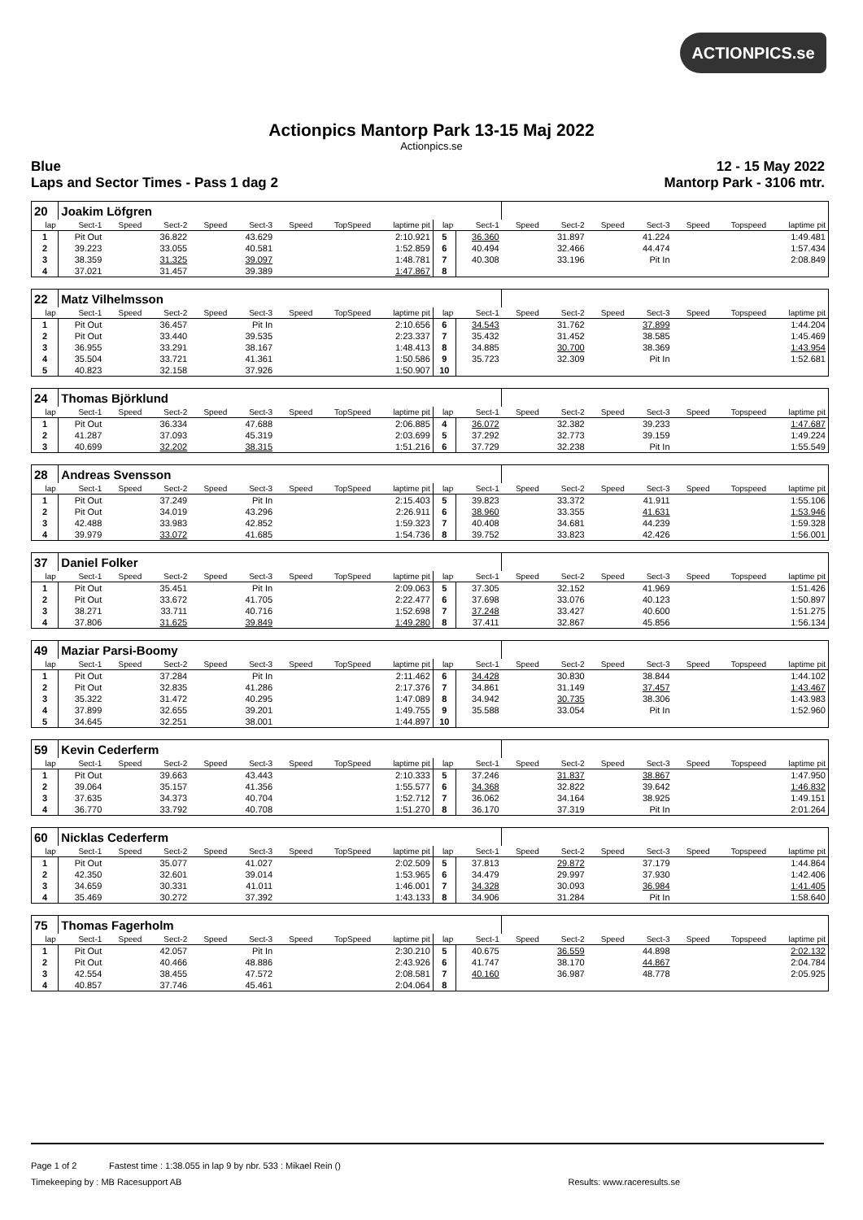ACTIONPICS.se
Actionpics Mantorp Park 13-15 Maj 2022
Actionpics.se
Blue
Laps and Sector Times - Pass 1 dag 2
12 - 15 May 2022
Mantorp Park - 3106 mtr.
| 20 | Joakim Löfgren | | | | | | | | | | | | | | | | |
| lap | Sect-1 | Speed | Sect-2 | Speed | Sect-3 | Speed | TopSpeed | laptime pit | lap | Sect-1 | Speed | Sect-2 | Speed | Sect-3 | Speed | Topspeed | laptime pit |
| 1 | Pit Out | | 36.822 | | 43.629 | | | 2:10.921 | 5 | 36.360 | | 31.897 | | 41.224 | | | 1:49.481 |
| 2 | 39.223 | | 33.055 | | 40.581 | | | 1:52.859 | 6 | 40.494 | | 32.466 | | 44.474 | | | 1:57.434 |
| 3 | 38.359 | | 31.325 | | 39.097 | | | 1:48.781 | 7 | 40.308 | | 33.196 | | Pit In | | | 2:08.849 |
| 4 | 37.021 | | 31.457 | | 39.389 | | | 1:47.867 | 8 | | | | | | | | |
| 22 | Matz Vilhelmsson | | | | | | | | | | | | | | | | |
| lap | Sect-1 | Speed | Sect-2 | Speed | Sect-3 | Speed | TopSpeed | laptime pit | lap | Sect-1 | Speed | Sect-2 | Speed | Sect-3 | Speed | Topspeed | laptime pit |
| 1 | Pit Out | | 36.457 | | Pit In | | | 2:10.656 | 6 | 34.543 | | 31.762 | | 37.899 | | | 1:44.204 |
| 2 | Pit Out | | 33.440 | | 39.535 | | | 2:23.337 | 7 | 35.432 | | 31.452 | | 38.585 | | | 1:45.469 |
| 3 | 36.955 | | 33.291 | | 38.167 | | | 1:48.413 | 8 | 34.885 | | 30.700 | | 38.369 | | | 1:43.954 |
| 4 | 35.504 | | 33.721 | | 41.361 | | | 1:50.586 | 9 | 35.723 | | 32.309 | | Pit In | | | 1:52.681 |
| 5 | 40.823 | | 32.158 | | 37.926 | | | 1:50.907 | 10 | | | | | | | | |
| 24 | Thomas Björklund | | | | | | | | | | | | | | | | |
| lap | Sect-1 | Speed | Sect-2 | Speed | Sect-3 | Speed | TopSpeed | laptime pit | lap | Sect-1 | Speed | Sect-2 | Speed | Sect-3 | Speed | Topspeed | laptime pit |
| 1 | Pit Out | | 36.334 | | 47.688 | | | 2:06.885 | 4 | 36.072 | | 32.382 | | 39.233 | | | 1:47.687 |
| 2 | 41.287 | | 37.093 | | 45.319 | | | 2:03.699 | 5 | 37.292 | | 32.773 | | 39.159 | | | 1:49.224 |
| 3 | 40.699 | | 32.202 | | 38.315 | | | 1:51.216 | 6 | 37.729 | | 32.238 | | Pit In | | | 1:55.549 |
| 28 | Andreas Svensson | | | | | | | | | | | | | | | | |
| lap | Sect-1 | Speed | Sect-2 | Speed | Sect-3 | Speed | TopSpeed | laptime pit | lap | Sect-1 | Speed | Sect-2 | Speed | Sect-3 | Speed | Topspeed | laptime pit |
| 1 | Pit Out | | 37.249 | | Pit In | | | 2:15.403 | 5 | 39.823 | | 33.372 | | 41.911 | | | 1:55.106 |
| 2 | Pit Out | | 34.019 | | 43.296 | | | 2:26.911 | 6 | 38.960 | | 33.355 | | 41.631 | | | 1:53.946 |
| 3 | 42.488 | | 33.983 | | 42.852 | | | 1:59.323 | 7 | 40.408 | | 34.681 | | 44.239 | | | 1:59.328 |
| 4 | 39.979 | | 33.072 | | 41.685 | | | 1:54.736 | 8 | 39.752 | | 33.823 | | 42.426 | | | 1:56.001 |
| 37 | Daniel Folker | | | | | | | | | | | | | | | | |
| lap | Sect-1 | Speed | Sect-2 | Speed | Sect-3 | Speed | TopSpeed | laptime pit | lap | Sect-1 | Speed | Sect-2 | Speed | Sect-3 | Speed | Topspeed | laptime pit |
| 1 | Pit Out | | 35.451 | | Pit In | | | 2:09.063 | 5 | 37.305 | | 32.152 | | 41.969 | | | 1:51.426 |
| 2 | Pit Out | | 33.672 | | 41.705 | | | 2:22.477 | 6 | 37.698 | | 33.076 | | 40.123 | | | 1:50.897 |
| 3 | 38.271 | | 33.711 | | 40.716 | | | 1:52.698 | 7 | 37.248 | | 33.427 | | 40.600 | | | 1:51.275 |
| 4 | 37.806 | | 31.625 | | 39.849 | | | 1:49.280 | 8 | 37.411 | | 32.867 | | 45.856 | | | 1:56.134 |
| 49 | Maziar Parsi-Boomy | | | | | | | | | | | | | | | | |
| lap | Sect-1 | Speed | Sect-2 | Speed | Sect-3 | Speed | TopSpeed | laptime pit | lap | Sect-1 | Speed | Sect-2 | Speed | Sect-3 | Speed | Topspeed | laptime pit |
| 1 | Pit Out | | 37.284 | | Pit In | | | 2:11.462 | 6 | 34.428 | | 30.830 | | 38.844 | | | 1:44.102 |
| 2 | Pit Out | | 32.835 | | 41.286 | | | 2:17.376 | 7 | 34.861 | | 31.149 | | 37.457 | | | 1:43.467 |
| 3 | 35.322 | | 31.472 | | 40.295 | | | 1:47.089 | 8 | 34.942 | | 30.735 | | 38.306 | | | 1:43.983 |
| 4 | 37.899 | | 32.655 | | 39.201 | | | 1:49.755 | 9 | 35.588 | | 33.054 | | Pit In | | | 1:52.960 |
| 5 | 34.645 | | 32.251 | | 38.001 | | | 1:44.897 | 10 | | | | | | | | |
| 59 | Kevin Cederferm | | | | | | | | | | | | | | | | |
| lap | Sect-1 | Speed | Sect-2 | Speed | Sect-3 | Speed | TopSpeed | laptime pit | lap | Sect-1 | Speed | Sect-2 | Speed | Sect-3 | Speed | Topspeed | laptime pit |
| 1 | Pit Out | | 39.663 | | 43.443 | | | 2:10.333 | 5 | 37.246 | | 31.837 | | 38.867 | | | 1:47.950 |
| 2 | 39.064 | | 35.157 | | 41.356 | | | 1:55.577 | 6 | 34.368 | | 32.822 | | 39.642 | | | 1:46.832 |
| 3 | 37.635 | | 34.373 | | 40.704 | | | 1:52.712 | 7 | 36.062 | | 34.164 | | 38.925 | | | 1:49.151 |
| 4 | 36.770 | | 33.792 | | 40.708 | | | 1:51.270 | 8 | 36.170 | | 37.319 | | Pit In | | | 2:01.264 |
| 60 | Nicklas Cederferm | | | | | | | | | | | | | | | | |
| lap | Sect-1 | Speed | Sect-2 | Speed | Sect-3 | Speed | TopSpeed | laptime pit | lap | Sect-1 | Speed | Sect-2 | Speed | Sect-3 | Speed | Topspeed | laptime pit |
| 1 | Pit Out | | 35.077 | | 41.027 | | | 2:02.509 | 5 | 37.813 | | 29.872 | | 37.179 | | | 1:44.864 |
| 2 | 42.350 | | 32.601 | | 39.014 | | | 1:53.965 | 6 | 34.479 | | 29.997 | | 37.930 | | | 1:42.406 |
| 3 | 34.659 | | 30.331 | | 41.011 | | | 1:46.001 | 7 | 34.328 | | 30.093 | | 36.984 | | | 1:41.405 |
| 4 | 35.469 | | 30.272 | | 37.392 | | | 1:43.133 | 8 | 34.906 | | 31.284 | | Pit In | | | 1:58.640 |
| 75 | Thomas Fagerholm | | | | | | | | | | | | | | | | |
| lap | Sect-1 | Speed | Sect-2 | Speed | Sect-3 | Speed | TopSpeed | laptime pit | lap | Sect-1 | Speed | Sect-2 | Speed | Sect-3 | Speed | Topspeed | laptime pit |
| 1 | Pit Out | | 42.057 | | Pit In | | | 2:30.210 | 5 | 40.675 | | 36.559 | | 44.898 | | | 2:02.132 |
| 2 | Pit Out | | 40.466 | | 48.886 | | | 2:43.926 | 6 | 41.747 | | 38.170 | | 44.867 | | | 2:04.784 |
| 3 | 42.554 | | 38.455 | | 47.572 | | | 2:08.581 | 7 | 40.160 | | 36.987 | | 48.778 | | | 2:05.925 |
| 4 | 40.857 | | 37.746 | | 45.461 | | | 2:04.064 | 8 | | | | | | | | |
Page 1 of 2 Fastest time : 1:38.055 in lap 9 by nbr. 533 : Mikael Rein ()
Timekeeping by : MB Racesupport AB Results: www.raceresults.se